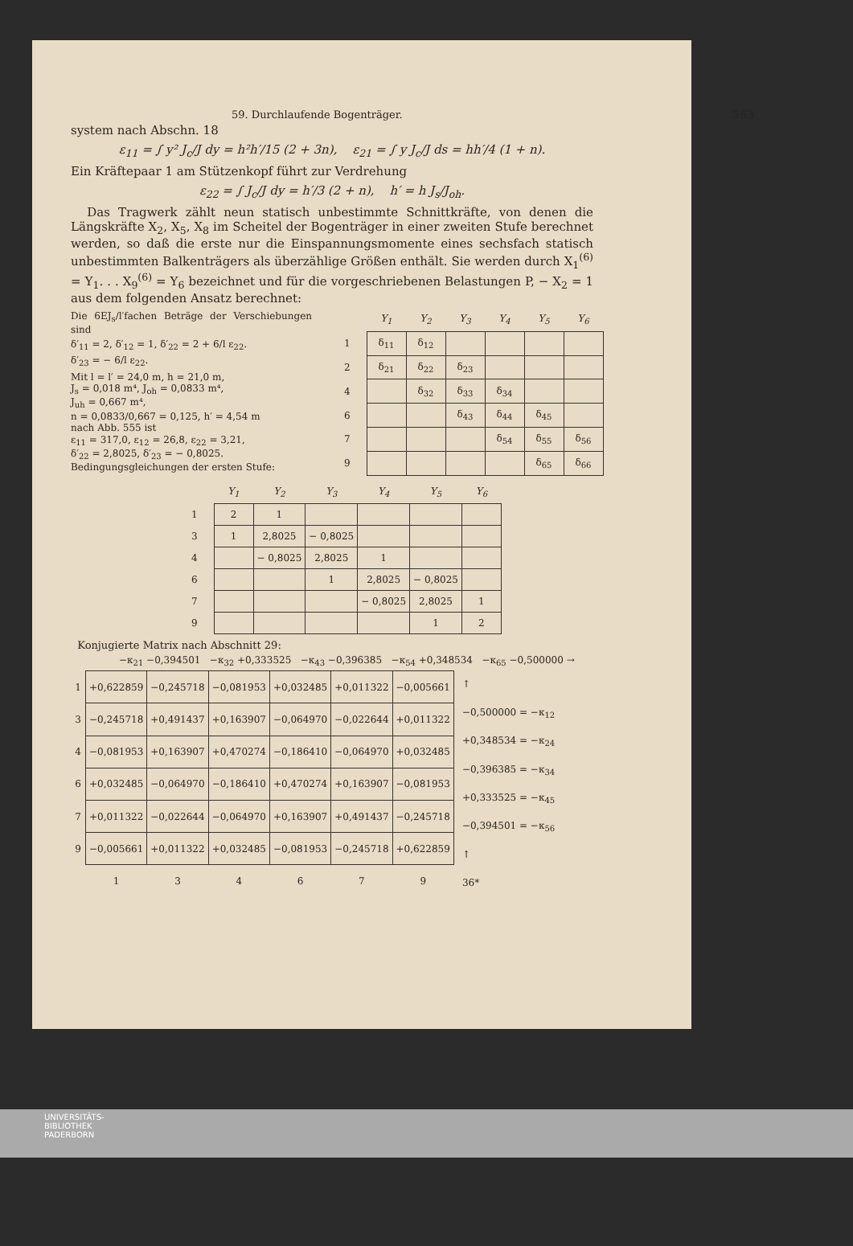59. Durchlaufende Bogenträger. 563
system nach Abschn. 18
ε<sub>11</sub> = ∫ y² J<sub>c</sub>/J dy = h²h′/15 (2 + 3n), ε<sub>21</sub> = ∫ y J<sub>c</sub>/J ds = hh′/4 (1 + n).
Ein Kräftepaar 1 am Stützenkopf führt zur Verdrehung
ε<sub>22</sub> = ∫ J<sub>c</sub>/J dy = h′/3 (2 + n), h′ = h J<sub>s</sub>/J<sub>oh</sub>.
Das Tragwerk zählt neun statisch unbestimmte Schnittkräfte, von denen die Längskräfte X<sub>2</sub>, X<sub>5</sub>, X<sub>8</sub> im Scheitel der Bogenträger in einer zweiten Stufe berechnet werden, so daß die erste nur die Einspannungsmomente eines sechsfach statisch unbestimmten Balkenträgers als überzählige Größen enthält. Sie werden durch X<sub>1</sub><sup>(6)</sup> = Y<sub>1</sub>. . . X<sub>9</sub><sup>(6)</sup> = Y<sub>6</sub> bezeichnet und für die vorgeschriebenen Belastungen P, − X<sub>2</sub> = 1 aus dem folgenden Ansatz berechnet:
Die 6EJ<sub>s</sub>/l′fachen Beträge der Verschiebungen sind
δ′<sub>11</sub> = 2, δ′<sub>12</sub> = 1, δ′<sub>22</sub> = 2 + 6/l ε<sub>22</sub>.
δ′<sub>23</sub> = − 6/l ε<sub>22</sub>.
Mit l = l′ = 24,0 m, h = 21,0 m,
J<sub>s</sub> = 0,018 m⁴, J<sub>oh</sub> = 0,0833 m⁴,
J<sub>uh</sub> = 0,667 m⁴,
n = 0,0833/0,667 = 0,125, h′ = 4,54 m
nach Abb. 555 ist
ε<sub>11</sub> = 317,0, ε<sub>12</sub> = 26,8, ε<sub>22</sub> = 3,21,
δ′<sub>22</sub> = 2,8025, δ′<sub>23</sub> = − 0,8025.
Bedingungsgleichungen der ersten Stufe:
| | Y<sub>1</sub> | Y<sub>2</sub> | Y<sub>3</sub> | Y<sub>4</sub> | Y<sub>5</sub> | Y<sub>6</sub> |
| --- | --- | --- | --- | --- | --- | --- |
| 1 | δ<sub>11</sub> | δ<sub>12</sub> | | | | |
| 2 | δ<sub>21</sub> | δ<sub>22</sub> | δ<sub>23</sub> | | | |
| 4 | | δ<sub>32</sub> | δ<sub>33</sub> | δ<sub>34</sub> | | |
| 6 | | | δ<sub>43</sub> | δ<sub>44</sub> | δ<sub>45</sub> | |
| 7 | | | | δ<sub>54</sub> | δ<sub>55</sub> | δ<sub>56</sub> |
| 9 | | | | | δ<sub>65</sub> | δ<sub>66</sub> |
| | Y<sub>1</sub> | Y<sub>2</sub> | Y<sub>3</sub> | Y<sub>4</sub> | Y<sub>5</sub> | Y<sub>6</sub> |
| --- | --- | --- | --- | --- | --- | --- |
| 1 | 2 | 1 | | | | |
| 3 | 1 | 2,8025 | − 0,8025 | | | |
| 4 | | − 0,8025 | 2,8025 | 1 | | |
| 6 | | | 1 | 2,8025 | − 0,8025 | |
| 7 | | | | − 0,8025 | 2,8025 | 1 |
| 9 | | | | | 1 | 2 |
Konjugierte Matrix nach Abschnitt 29:
−κ<sub>21</sub> −0,394501 −κ<sub>32</sub> +0,333525 −κ<sub>43</sub> −0,396385 −κ<sub>54</sub> +0,348534 −κ<sub>65</sub> −0,500000 →
| 1 | +0,622859 | −0,245718 | −0,081953 | +0,032485 | +0,011322 | −0,005661 |
| 3 | −0,245718 | +0,491437 | +0,163907 | −0,064970 | −0,022644 | +0,011322 |
| 4 | −0,081953 | +0,163907 | +0,470274 | −0,186410 | −0,064970 | +0,032485 |
| 6 | +0,032485 | −0,064970 | −0,186410 | +0,470274 | +0,163907 | −0,081953 |
| 7 | +0,011322 | −0,022644 | −0,064970 | +0,163907 | +0,491437 | −0,245718 |
| 9 | −0,005661 | +0,011322 | +0,032485 | −0,081953 | −0,245718 | +0,622859 |
| | 1 | 3 | 4 | 6 | 7 | 9 |
↑
−0,500000 = −κ<sub>12</sub>
+0,348534 = −κ<sub>24</sub>
−0,396385 = −κ<sub>34</sub>
+0,333525 = −κ<sub>45</sub>
−0,394501 = −κ<sub>56</sub>
↑
36*
UNIVERSITÄTS-
BIBLIOTHEK
PADERBORN